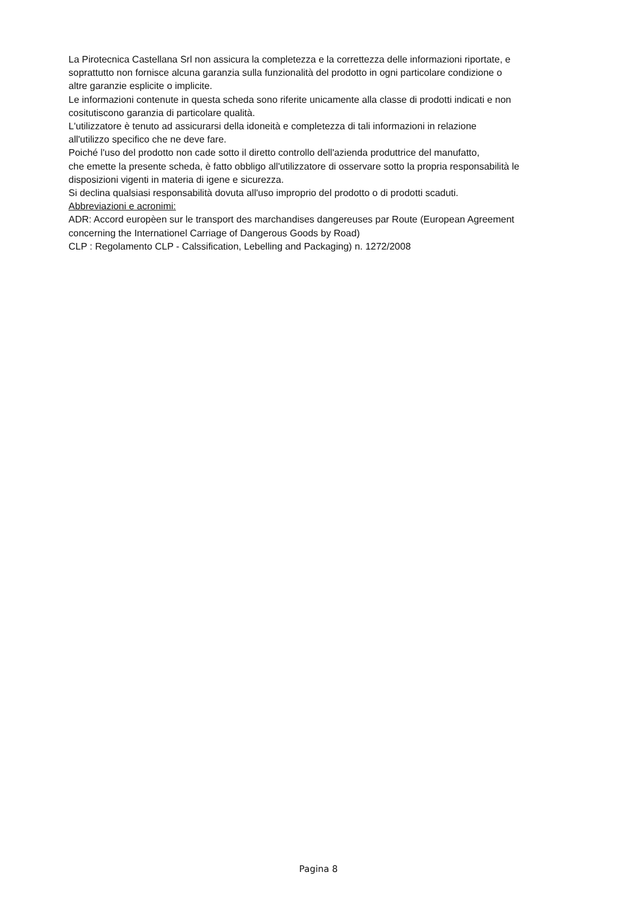La Pirotecnica Castellana Srl non assicura la completezza e la correttezza delle informazioni riportate, e
soprattutto non fornisce alcuna garanzia sulla funzionalità del prodotto in ogni particolare condizione o
altre garanzie esplicite o implicite.
Le informazioni contenute in questa scheda sono riferite unicamente alla classe di prodotti indicati e non
cositutiscono garanzia di particolare qualità.
L'utilizzatore è tenuto ad assicurarsi della idoneità e completezza di tali informazioni in relazione
all'utilizzo specifico che ne deve fare.
Poiché l'uso del prodotto non cade sotto il diretto controllo dell'azienda produttrice del manufatto,
che emette la presente scheda, è fatto obbligo all'utilizzatore di osservare sotto la propria responsabilità le
disposizioni vigenti in materia di igene e sicurezza.
Si declina qualsiasi responsabilità dovuta all'uso improprio del prodotto o di prodotti scaduti.
Abbreviazioni e acronimi:
ADR: Accord europèen sur le transport des marchandises dangereuses par Route (European Agreement
concerning the Internationel Carriage of Dangerous Goods by Road)
CLP : Regolamento CLP - Calssification, Lebelling and Packaging) n. 1272/2008
Pagina 8